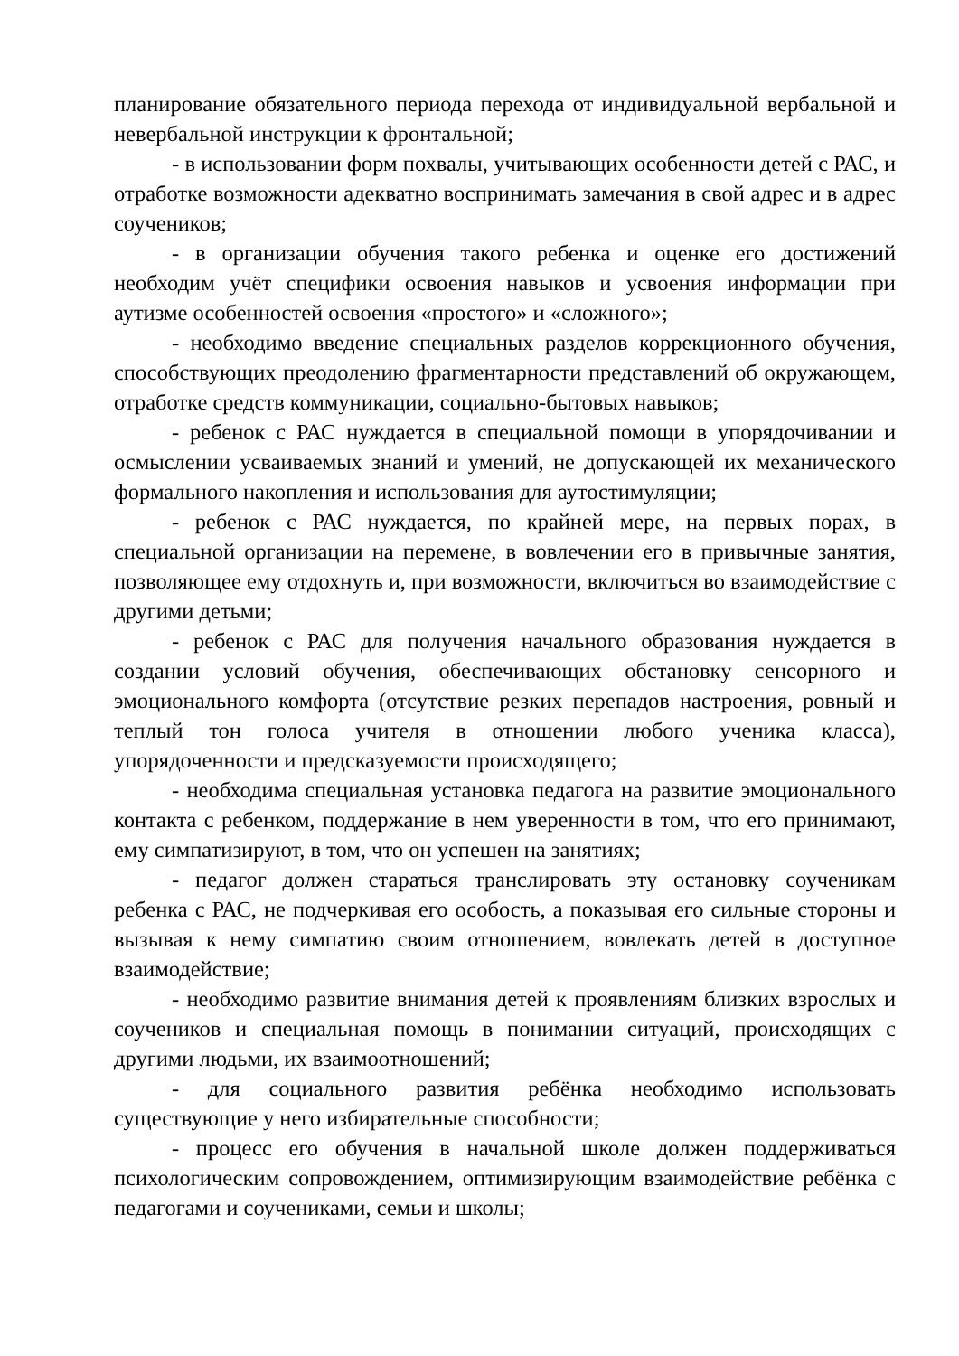планирование обязательного периода перехода от индивидуальной вербальной и невербальной инструкции к фронтальной;
- в использовании форм похвалы, учитывающих особенности детей с РАС, и отработке возможности адекватно воспринимать замечания в свой адрес и в адрес соучеников;
- в организации обучения такого ребенка и оценке его достижений необходим учёт специфики освоения навыков и усвоения информации при аутизме особенностей освоения «простого» и «сложного»;
- необходимо введение специальных разделов коррекционного обучения, способствующих преодолению фрагментарности представлений об окружающем, отработке средств коммуникации, социально-бытовых навыков;
- ребенок с РАС нуждается в специальной помощи в упорядочивании и осмыслении усваиваемых знаний и умений, не допускающей их механического формального накопления и использования для аутостимуляции;
- ребенок с РАС нуждается, по крайней мере, на первых порах, в специальной организации на перемене, в вовлечении его в привычные занятия, позволяющее ему отдохнуть и, при возможности, включиться во взаимодействие с другими детьми;
- ребенок с РАС для получения начального образования нуждается в создании условий обучения, обеспечивающих обстановку сенсорного и эмоционального комфорта (отсутствие резких перепадов настроения, ровный и теплый тон голоса учителя в отношении любого ученика класса), упорядоченности и предсказуемости происходящего;
- необходима специальная установка педагога на развитие эмоционального контакта с ребенком, поддержание в нем уверенности в том, что его принимают, ему симпатизируют, в том, что он успешен на занятиях;
- педагог должен стараться транслировать эту остановку соученикам ребенка с РАС, не подчеркивая его особость, а показывая его сильные стороны и вызывая к нему симпатию своим отношением, вовлекать детей в доступное взаимодействие;
- необходимо развитие внимания детей к проявлениям близких взрослых и соучеников и специальная помощь в понимании ситуаций, происходящих с другими людьми, их взаимоотношений;
- для социального развития ребёнка необходимо использовать существующие у него избирательные способности;
- процесс его обучения в начальной школе должен поддерживаться психологическим сопровождением, оптимизирующим взаимодействие ребёнка с педагогами и соучениками, семьи и школы;